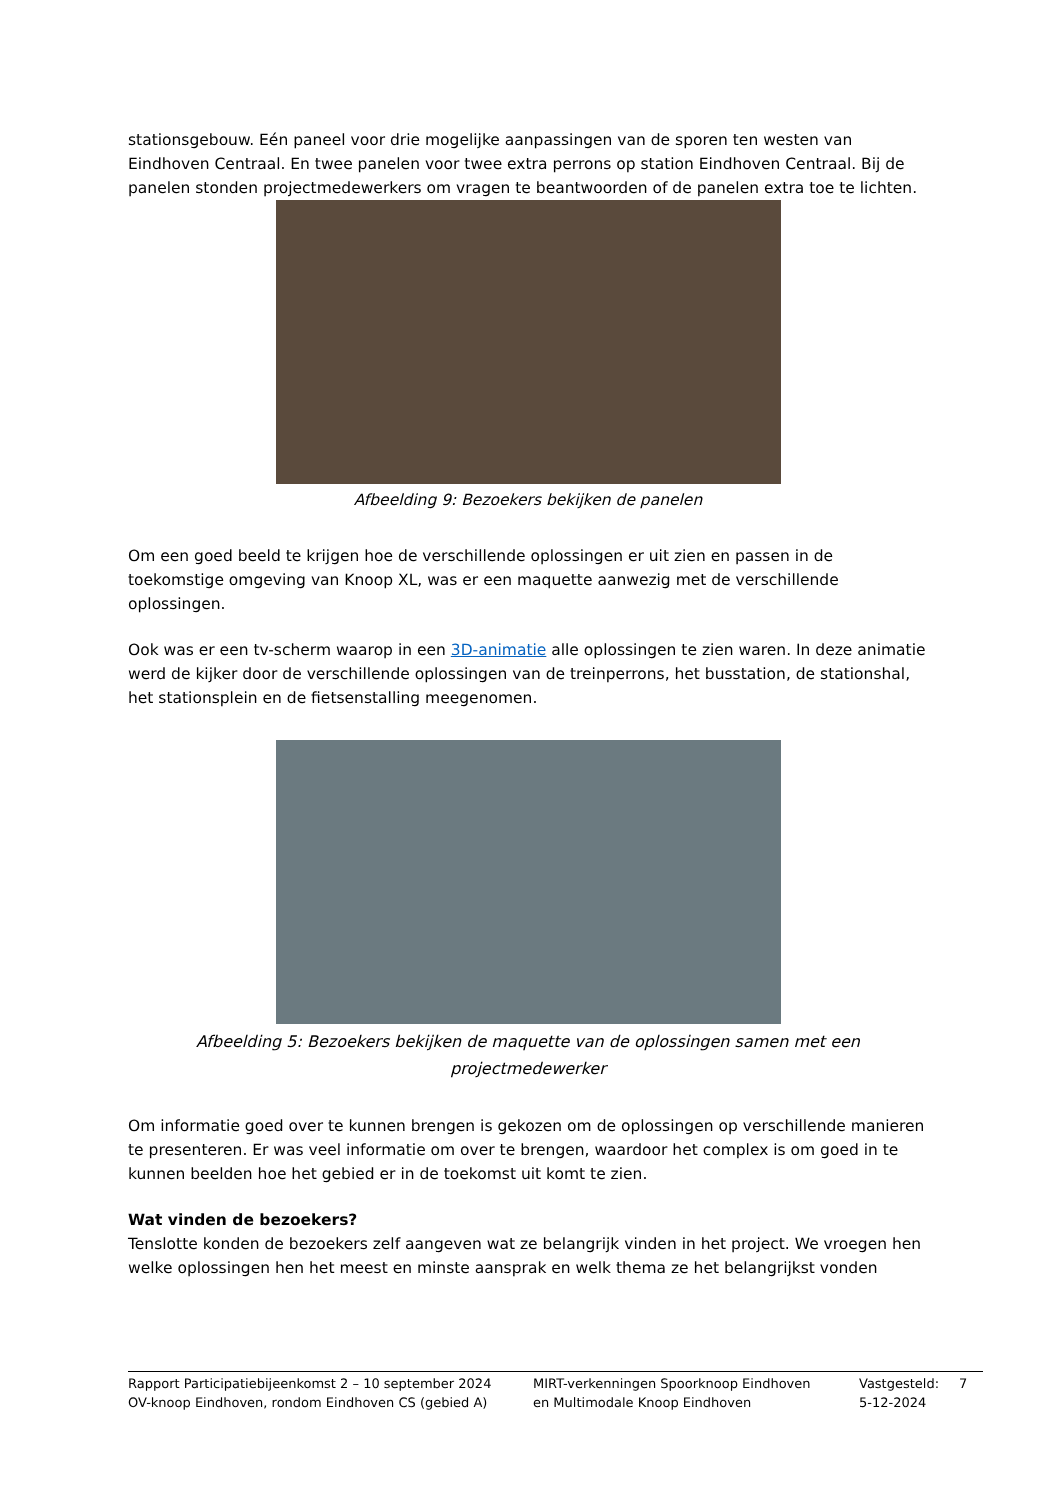stationsgebouw. Eén paneel voor drie mogelijke aanpassingen van de sporen ten westen van Eindhoven Centraal. En twee panelen voor twee extra perrons op station Eindhoven Centraal. Bij de panelen stonden projectmedewerkers om vragen te beantwoorden of de panelen extra toe te lichten.
Afbeelding 9: Bezoekers bekijken de panelen
Om een goed beeld te krijgen hoe de verschillende oplossingen er uit zien en passen in de toekomstige omgeving van Knoop XL, was er een maquette aanwezig met de verschillende oplossingen.
Ook was er een tv-scherm waarop in een 3D-animatie alle oplossingen te zien waren. In deze animatie werd de kijker door de verschillende oplossingen van de treinperrons, het busstation, de stationshal, het stationsplein en de fietsenstalling meegenomen.
Afbeelding 5: Bezoekers bekijken de maquette van de oplossingen samen met een projectmedewerker
Om informatie goed over te kunnen brengen is gekozen om de oplossingen op verschillende manieren te presenteren. Er was veel informatie om over te brengen, waardoor het complex is om goed in te kunnen beelden hoe het gebied er in de toekomst uit komt te zien.
Wat vinden de bezoekers?
Tenslotte konden de bezoekers zelf aangeven wat ze belangrijk vinden in het project. We vroegen hen welke oplossingen hen het meest en minste aansprak en welk thema ze het belangrijkst vonden
| Rapport Participatiebijeenkomst 2 – 10 september 2024 OV-knoop Eindhoven, rondom Eindhoven CS (gebied A) | MIRT-verkenningen Spoorknoop Eindhoven en Multimodale Knoop Eindhoven | Vastgesteld: 5-12-2024 | 7 |